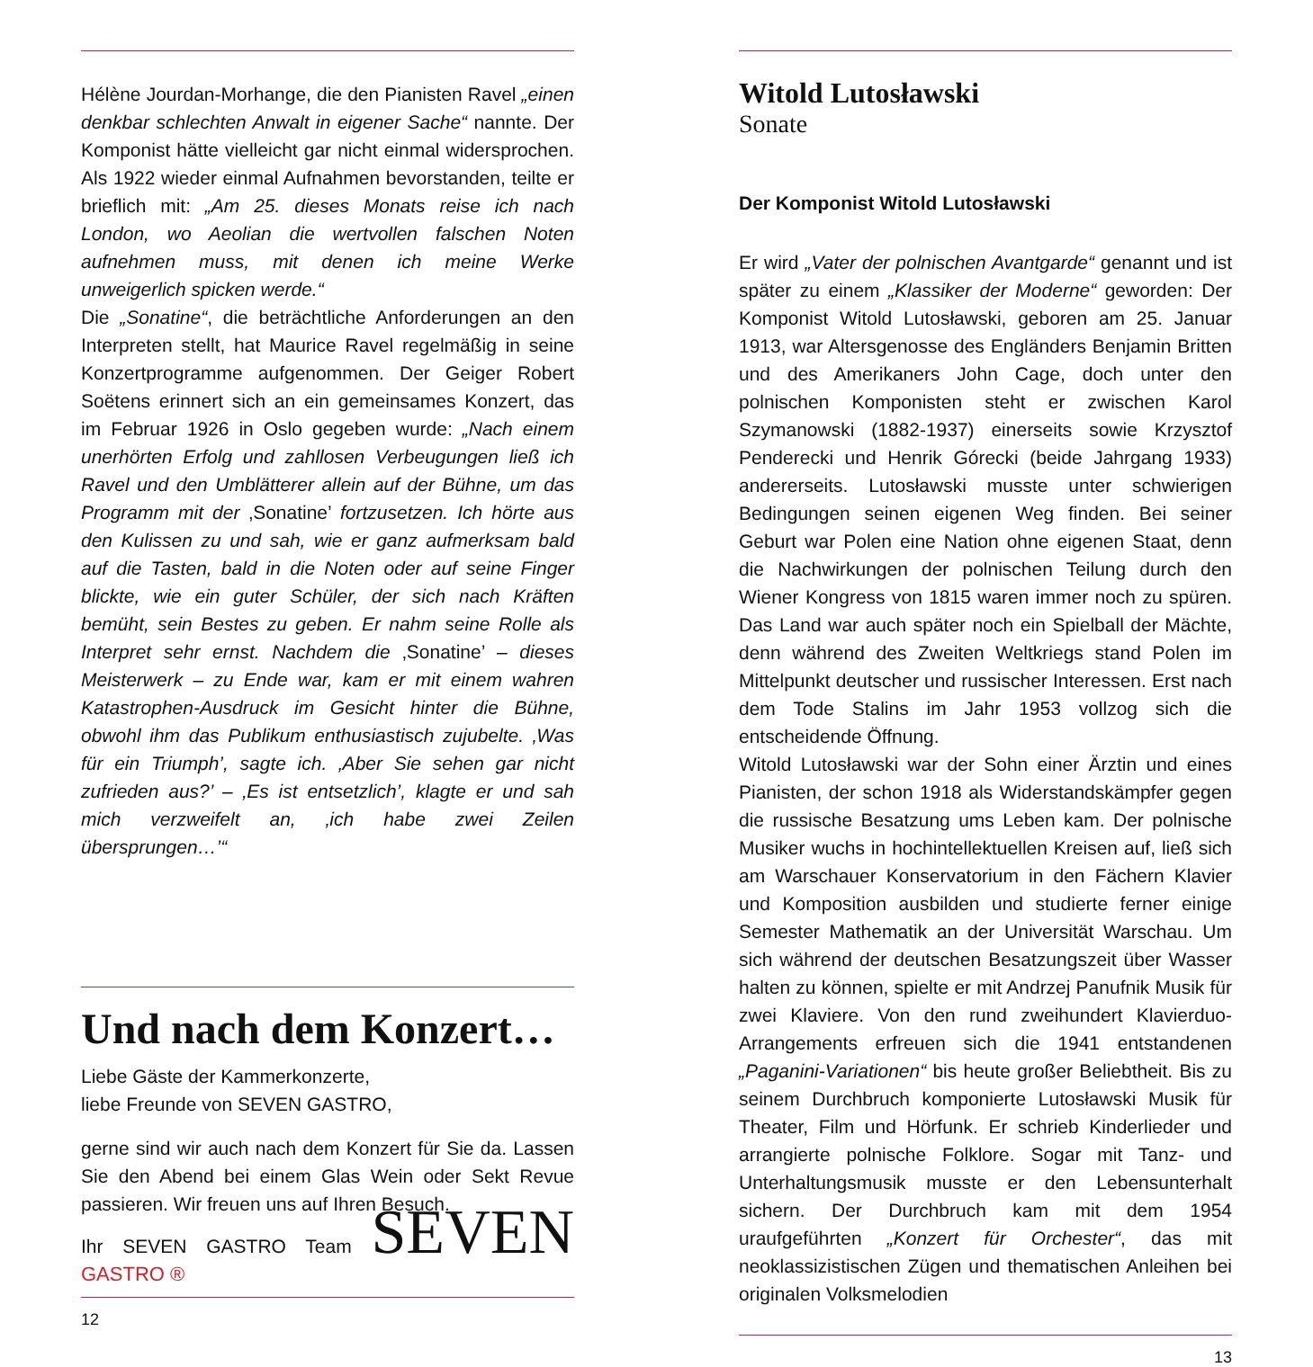Hélène Jourdan-Morhange, die den Pianisten Ravel „einen denkbar schlechten Anwalt in eigener Sache“ nannte. Der Komponist hätte vielleicht gar nicht einmal widersprochen. Als 1922 wieder einmal Aufnahmen bevorstanden, teilte er brieflich mit: „Am 25. dieses Monats reise ich nach London, wo Aeolian die wertvollen falschen Noten aufnehmen muss, mit denen ich meine Werke unweigerlich spicken werde.“
Die „Sonatine“, die beträchtliche Anforderungen an den Interpreten stellt, hat Maurice Ravel regelmäßig in seine Konzertprogramme aufgenommen. Der Geiger Robert Soëtens erinnert sich an ein gemeinsames Konzert, das im Februar 1926 in Oslo gegeben wurde: „Nach einem unerhörten Erfolg und zahllosen Verbeugungen ließ ich Ravel und den Umblätterer allein auf der Bühne, um das Programm mit der ‚Sonatine’ fortzusetzen. Ich hörte aus den Kulissen zu und sah, wie er ganz aufmerksam bald auf die Tasten, bald in die Noten oder auf seine Finger blickte, wie ein guter Schüler, der sich nach Kräften bemüht, sein Bestes zu geben. Er nahm seine Rolle als Interpret sehr ernst. Nachdem die ‚Sonatine’ – dieses Meisterwerk – zu Ende war, kam er mit einem wahren Katastrophen-Ausdruck im Gesicht hinter die Bühne, obwohl ihm das Publikum enthusiastisch zujubelte. ‚Was für ein Triumph’, sagte ich. ‚Aber Sie sehen gar nicht zufrieden aus?’ – ‚Es ist entsetzlich’, klagte er und sah mich verzweifelt an, ‚ich habe zwei Zeilen übersprungen…’“
Und nach dem Konzert…
Liebe Gäste der Kammerkonzerte,
liebe Freunde von SEVEN GASTRO,
gerne sind wir auch nach dem Konzert für Sie da. Lassen Sie den Abend bei einem Glas Wein oder Sekt Revue passieren. Wir freuen uns auf Ihren Besuch.
Ihr SEVEN GASTRO Team SEVEN GASTRO ®
12
Witold Lutosławski
Sonate
Der Komponist Witold Lutosławski
Er wird „Vater der polnischen Avantgarde“ genannt und ist später zu einem „Klassiker der Moderne“ geworden: Der Komponist Witold Lutosławski, geboren am 25. Januar 1913, war Altersgenosse des Engländers Benjamin Britten und des Amerikaners John Cage, doch unter den polnischen Komponisten steht er zwischen Karol Szymanowski (1882-1937) einerseits sowie Krzysztof Penderecki und Henrik Górecki (beide Jahrgang 1933) andererseits. Lutosławski musste unter schwierigen Bedingungen seinen eigenen Weg finden. Bei seiner Geburt war Polen eine Nation ohne eigenen Staat, denn die Nachwirkungen der polnischen Teilung durch den Wiener Kongress von 1815 waren immer noch zu spüren. Das Land war auch später noch ein Spielball der Mächte, denn während des Zweiten Weltkriegs stand Polen im Mittelpunkt deutscher und russischer Interessen. Erst nach dem Tode Stalins im Jahr 1953 vollzog sich die entscheidende Öffnung.
Witold Lutosławski war der Sohn einer Ärztin und eines Pianisten, der schon 1918 als Widerstandskämpfer gegen die russische Besatzung ums Leben kam. Der polnische Musiker wuchs in hochintellektuellen Kreisen auf, ließ sich am Warschauer Konservatorium in den Fächern Klavier und Komposition ausbilden und studierte ferner einige Semester Mathematik an der Universität Warschau. Um sich während der deutschen Besatzungszeit über Wasser halten zu können, spielte er mit Andrzej Panufnik Musik für zwei Klaviere. Von den rund zweihundert Klavierduo-Arrangements erfreuen sich die 1941 entstandenen „Paganini-Variationen“ bis heute großer Beliebtheit. Bis zu seinem Durchbruch komponierte Lutosławski Musik für Theater, Film und Hörfunk. Er schrieb Kinderlieder und arrangierte polnische Folklore. Sogar mit Tanz- und Unterhaltungsmusik musste er den Lebensunterhalt sichern. Der Durchbruch kam mit dem 1954 uraufgeführten „Konzert für Orchester“, das mit neoklassizistischen Zügen und thematischen Anleihen bei originalen Volksmelodien
13